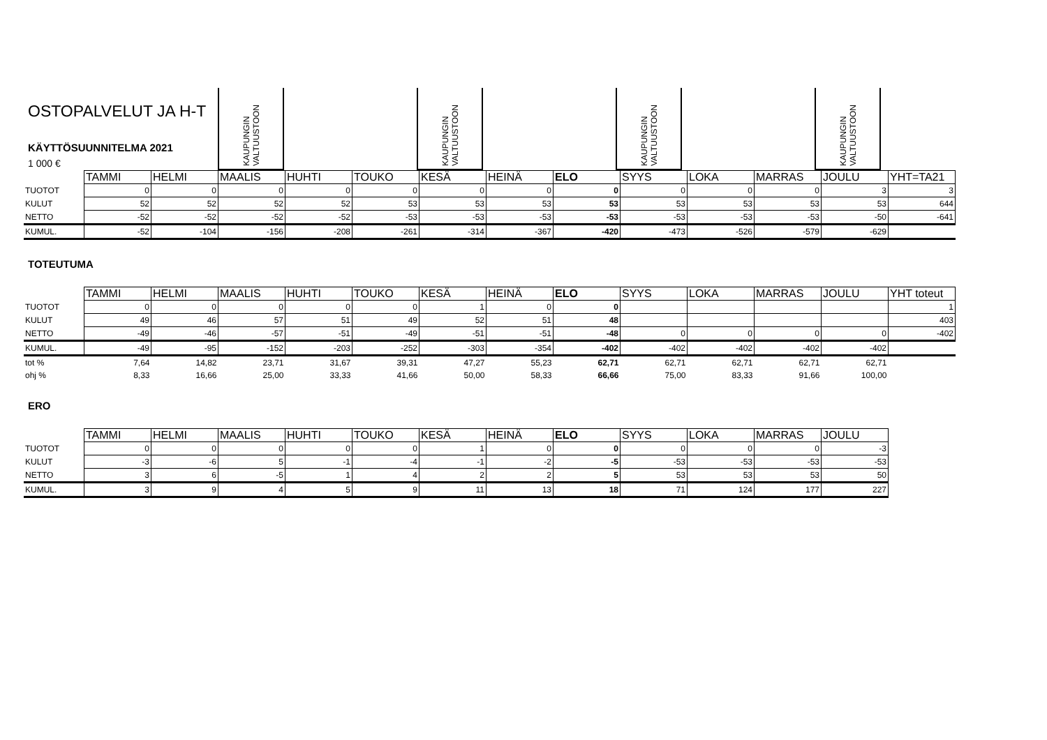OSTOPALVELUT JA H-T
KÄYTTÖSUUNNITELMA 2021
1 000 €
KAUPUNGIN VALTUUSTOON
KAUPUNGIN VALTUUSTOON
KAUPUNGIN VALTUUSTOON
KAUPUNGIN VALTUUSTOON
| | TAMMI | HELMI | MAALIS | HUHTI | TOUKO | KESÄ | HEINÄ | ELO | SYYS | LOKA | MARRAS | JOULU | YHT=TA21 |
| TUOTOT | 0 | 0 | 0 | 0 | 0 | 0 | 0 | 0 | 0 | 0 | 0 | 3 | 3 |
| KULUT | 52 | 52 | 52 | 52 | 53 | 53 | 53 | 53 | 53 | 53 | 53 | 53 | 644 |
| NETTO | -52 | -52 | -52 | -52 | -53 | -53 | -53 | -53 | -53 | -53 | -53 | -50 | -641 |
| KUMUL. | -52 | -104 | -156 | -208 | -261 | -314 | -367 | -420 | -473 | -526 | -579 | -629 | |
TOTEUTUMA
| | TAMMI | HELMI | MAALIS | HUHTI | TOUKO | KESÄ | HEINÄ | ELO | SYYS | LOKA | MARRAS | JOULU | YHT toteut |
| TUOTOT | 0 | 0 | 0 | 0 | 0 | 1 | 0 | 0 | | | | | 1 |
| KULUT | 49 | 46 | 57 | 51 | 49 | 52 | 51 | 48 | | | | | 403 |
| NETTO | -49 | -46 | -57 | -51 | -49 | -51 | -51 | -48 | 0 | 0 | 0 | 0 | -402 |
| KUMUL. | -49 | -95 | -152 | -203 | -252 | -303 | -354 | -402 | -402 | -402 | -402 | -402 | |
| tot % | 7,64 | 14,82 | 23,71 | 31,67 | 39,31 | 47,27 | 55,23 | 62,71 | 62,71 | 62,71 | 62,71 | 62,71 | |
| ohj % | 8,33 | 16,66 | 25,00 | 33,33 | 41,66 | 50,00 | 58,33 | 66,66 | 75,00 | 83,33 | 91,66 | 100,00 | |
ERO
| | TAMMI | HELMI | MAALIS | HUHTI | TOUKO | KESÄ | HEINÄ | ELO | SYYS | LOKA | MARRAS | JOULU |
| TUOTOT | 0 | 0 | 0 | 0 | 0 | 1 | 0 | 0 | 0 | 0 | 0 | -3 |
| KULUT | -3 | -6 | 5 | -1 | -4 | -1 | -2 | -5 | -53 | -53 | -53 | -53 |
| NETTO | 3 | 6 | -5 | 1 | 4 | 2 | 2 | 5 | 53 | 53 | 53 | 50 |
| KUMUL. | 3 | 9 | 4 | 5 | 9 | 11 | 13 | 18 | 71 | 124 | 177 | 227 |